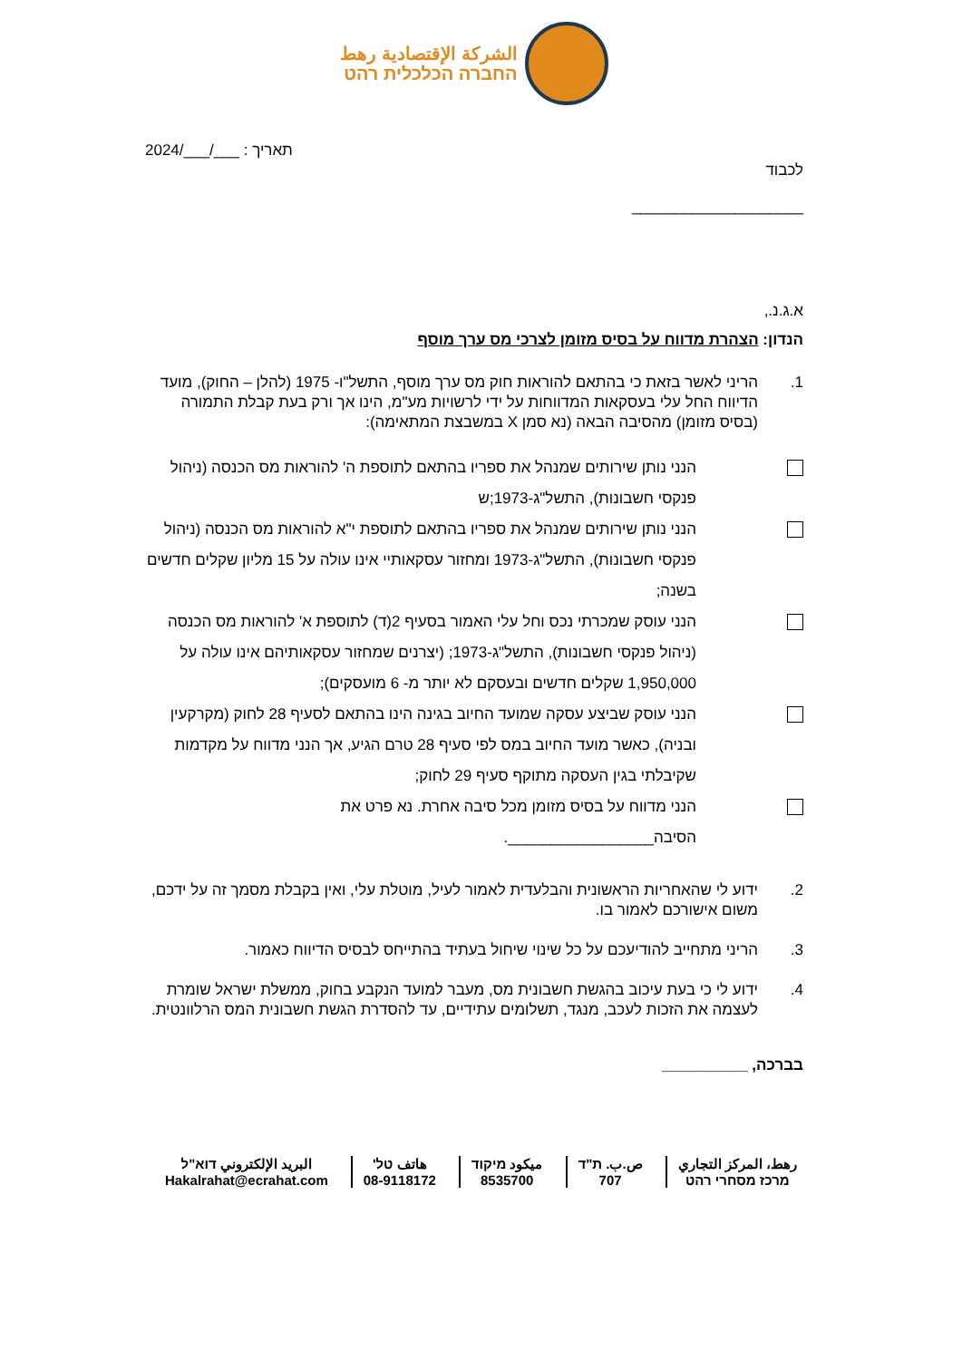الشركة الإقتصادية رهط
החברה הכלכלית רהט
לכבוד
תאריך : ___/___/2024
____________________
א.ג.נ.,
הנדון: הצהרת מדווח על בסיס מזומן לצרכי מס ערך מוסף
1. הריני לאשר בזאת כי בהתאם להוראות חוק מס ערך מוסף, התשל"ו- 1975 (להלן – החוק), מועד הדיווח החל עלי בעסקאות המדווחות על ידי לרשויות מע"מ, הינו אך ורק בעת קבלת התמורה (בסיס מזומן) מהסיבה הבאה (נא סמן X במשבצת המתאימה):
הנני נותן שירותים שמנהל את ספריו בהתאם לתוספת ה' להוראות מס הכנסה (ניהול פנקסי חשבונות), התשל"ג-1973;ש
הנני נותן שירותים שמנהל את ספריו בהתאם לתוספת י"א להוראות מס הכנסה (ניהול פנקסי חשבונות), התשל"ג-1973 ומחזור עסקאותיי אינו עולה על 15 מליון שקלים חדשים בשנה;
הנני עוסק שמכרתי נכס וחל עלי האמור בסעיף 2(ד) לתוספת א' להוראות מס הכנסה (ניהול פנקסי חשבונות), התשל"ג-1973; (יצרנים שמחזור עסקאותיהם אינו עולה על 1,950,000 שקלים חדשים ובעסקם לא יותר מ- 6 מועסקים);
הנני עוסק שביצע עסקה שמועד החיוב בגינה הינו בהתאם לסעיף 28 לחוק (מקרקעין ובניה), כאשר מועד החיוב במס לפי סעיף 28 טרם הגיע, אך הנני מדווח על מקדמות שקיבלתי בגין העסקה מתוקף סעיף 29 לחוק;
הנני מדווח על בסיס מזומן מכל סיבה אחרת. נא פרט את הסיבה_________________.
2. ידוע לי שהאחריות הראשונית והבלעדית לאמור לעיל, מוטלת עלי, ואין בקבלת מסמך זה על ידכם, משום אישורכם לאמור בו.
3. הריני מתחייב להודיעכם על כל שינוי שיחול בעתיד בהתייחס לבסיס הדיווח כאמור.
4. ידוע לי כי בעת עיכוב בהגשת חשבונית מס, מעבר למועד הנקבע בחוק, ממשלת ישראל שומרת לעצמה את הזכות לעכב, מנגד, תשלומים עתידיים, עד להסדרת הגשת חשבונית המס הרלוונטית.
בברכה, __________
رهط، المركز التجاري
מרכז מסחרי רהט
ص.ب. ת"ד
707
ميكود מיקוד
8535700
هاتف טל'
08-9118172
البريد الإلكتروني דוא"ל
Hakalrahat@ecrahat.com